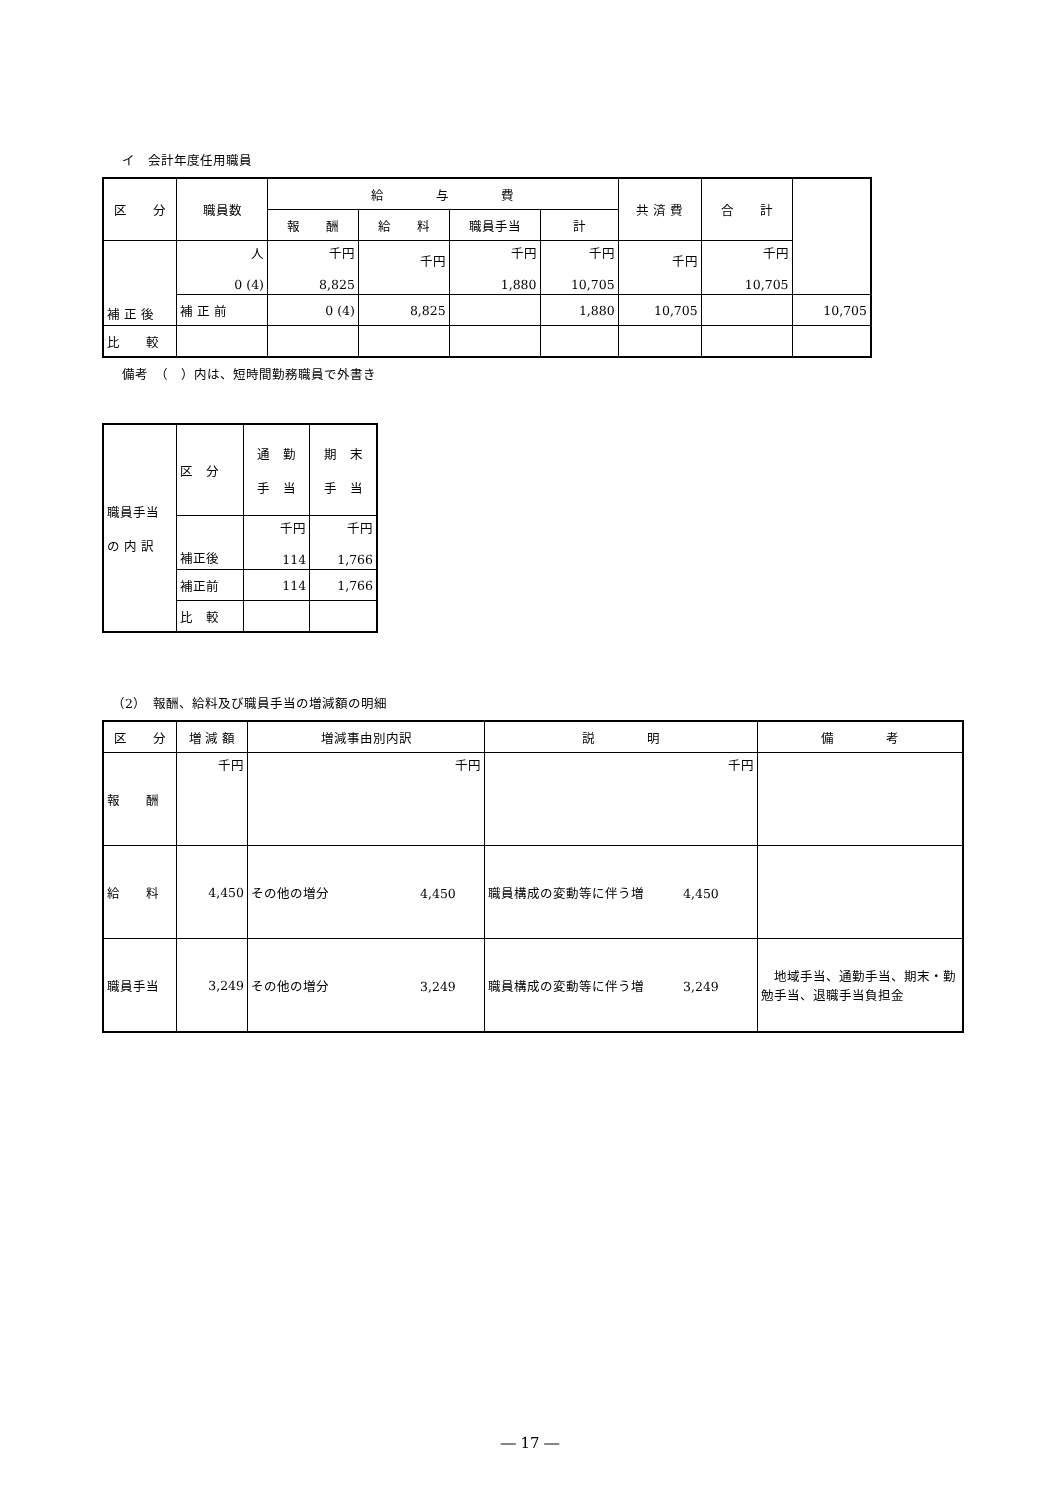イ　会計年度任用職員
| 区 分 | 職員数 | 給 与 費 | | | | 共 済 費 | 合 計 | |
| --- | --- | --- | --- | --- | --- | --- | --- | --- |
| | | 報 酬 | 給 料 | 職員手当 | 計 | | | |
| 補 正 後 | 人 0 (4) | 千円 8,825 | 千円 | 千円 1,880 | 千円 10,705 | 千円 | 千円 10,705 | |
| | 補 正 前 | 0 (4) | 8,825 | | 1,880 | 10,705 | | 10,705 |
| 比 較 | | | | | | | | |
備考　（　）内は、短時間勤務職員で外書き
| 職員手当 の 内 訳 | 区 分 | 通 勤 手 当 | 期 末 手 当 |
| | 補正後 | 千円 114 | 千円 1,766 |
| | 補正前 | 114 | 1,766 |
| | 比 較 | | |
（2）　報酬、給料及び職員手当の増減額の明細
| 区 分 | 増 減 額 | 増減事由別内訳 | 説 明 | 備 考 |
| --- | --- | --- | --- | --- |
| 報 酬 | 千円 | 千円 | 千円 | |
| 給 料 | 4,450 | その他の増分 4,450 | 職員構成の変動等に伴う増 4,450 | |
| 職員手当 | 3,249 | その他の増分 3,249 | 職員構成の変動等に伴う増 3,249 | 地域手当、通勤手当、期末・勤勉手当、退職手当負担金 |
― 17 ―